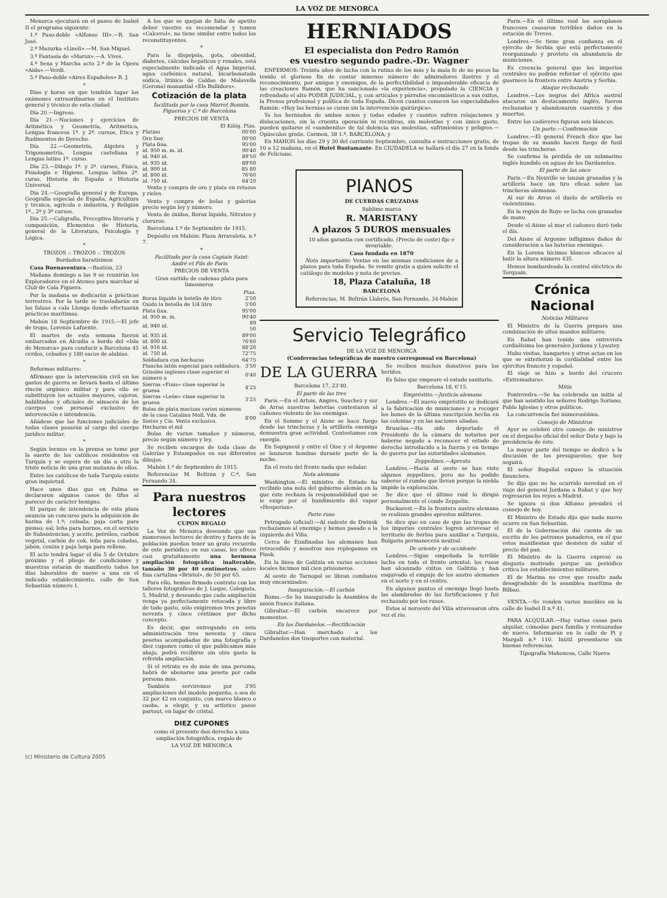LA VOZ DE MENORCA
Menorca ejecutará en el paseo de Isabel II el programa siguiente:
1.º Paso-doble «Alfonso III».—R. San José.
2.º Mazurka «Lineli».—M. San Miguel.
3.º Fantasía de «Marux».—A. Vives.
4.º Sena y Marcha acto 2.º de la Opera «Aida».—Verdi.
5.º Paso-doble «Aires Españoles» R. J.
*
Días y horas en que tendrán lugar los exámenes extraordinarios en el Instituto general y técnico de esta ciudad.
Día 20.—Ingreso.
Día 21.—Nociones y ejercicios de Aritmética y Geometría, Aritmética, Lengua francesa 1º. y 2º. cursos, Etica y Rudimentos de Derecho.
Día 22.—Geometría, Algebra y Trigonometría, Lengua castellana y Lengua latina 1º. curso.
Día 23.—Dibujo 1º. y 2º. cursos, Física, Fisiología e Higiene, Lengua latina 2º. curso, Historia de España e Historia Universal.
Día 24.—Geografía general y de Europa, Geografía especial de España, Agricultura y técnica, agrícola e industria, y Religión 1º., 2º y 3º cursos.
Día 25.—Caligrafía, Preceptiva literaria y composición, Elementos de Historia, general de la Literatura, Psicología y Lógica.
*
TROZOS :: TROZOS :: TROZOS
Bordados baratísimos
Casa Buenaventura.—Bastión, 23
Mañana domingo a las 9 se reunirán los Exploradores en el Ateneo para marchar al Club de Cala Figuera.
Por la mañana se dedicarán a prácticas terrestres. Por la tarde se trasladarán en las faluas a cala Llonga donde efectuarán prácticas marítimas.
Mahón 18 Septiembre de 1915.—El jefe de tropa, Lorenzo Lafuente.
El martes de esta semana fueron embarcados en Alcudia a bordo del «Isla de Menorca» para conducir a Barcelona 45 cerdos, cebados y 180 sacos de alubias.
*
Reformas militares:
Afírmase que la intervención civil en los gastos de guerra se llevará hasta el último rincón orgánico militar y para ello se substituyen los actuales mayores, cajeros, habilitados y oficiales de almacén de los cuerpos con personal exclusivo de intervención e intendencia.
Añádese que las funciones judiciales de todas clases pasarán al cargo del cuerpo jurídico militar.
*
Según leemos en la prensa se teme por la suerte de los católicos residentes en Turquía y se espera de un día a otro la triste noticia de una gran matanza de ellos.
Entre los católicos de toda Turquía existe gran inquietud.
Hace unos días que en Palma se declararon algunos casos de tifus al parecer de carácter benigno.
El parque de intendencia de esta plaza anuncia un concurso para la adquisición de harina de 1.ª; cebada; paja corta para pienso; sal; leña para hornos, en el servicio de Subsistencias; y aceite, petróleo, carbón vegetal, carbón de cok, leña para coladas, jabón, ceniza y paja larga para relleno.
El acto tendrá lugar el día 5 de Octubre próximo y el pliego de condiciones y muestras estarán de manifiesto todos los días laborables de nueve a una en el indicado establecimiento, calle de San Sebastián número 1.
A los que se quejan de falta de apetito deber vuestro es recomendar y tomen «Calcerol», no tiene similar entre todos los reconstituyentes.
*
Para la dispepsia, gota, obesidad, diabetes, cálculos hepáticos y renales, está especialmente indicada el Agua Imperial, agua carbónica natural, bicarbonatada sódica, litínica de Caldas de Malavella (Gerona) manantial «Els Bullidors».
Cotización de la plata
facilitada por la casa Marret Bonnin, Figueroa y C.ª de Barcelona
PRECIOS DE VENTA
| | El Kilóg. Ptas. |
| Platino | 00'00 |
| Oro fino | 00'00 |
| Plata fina. | 95'00 |
| id. 950 m. m. id. | 90'40 |
| id. 940 id. | 89'50 |
| id. 935 id. | 89'00 |
| id. 900 id. | 85 80 |
| id. 800 id. | 76'60 |
| id. 750 id. | 64'20 |
Venta y compra de oro y plata en retazos y rieles.
Venta y compra de bolas y galerías precio según ley y número.
Venta de óxidos, Borax líquido, Nitratos y cloruros.
Barcelona 1.º de Septiembre de 1915.
Depósito en Mahón: Plaza Arravaleta, n.º 7.
*
Facilitada por la casa Capiain Saint-André et Fils de Paris
PRECIOS DE VENTA
Gran surtido de cadenas plata para limosneros
| | Ptas. |
| Borax líquido la botella de litro | 2'50 |
| Oxido la botella de 1/4 litro | 5'00 |
| Plata fina. | 95'00 |
| id. 950 m. m. | 90'40 |
| id. 940 id. | 89 50 |
| id. 935 id. | 89'00 |
| id. 800 id. | 76'60 |
| id. 916 id. | 88'20 |
| id. 750 id. | 72'75 |
| Soldadura con hechuras | 64'75 |
| Plancha latón especial para soldadura. | 3'50 |
| Grisoles ingleses clase superior el número a | 0'40 |
| Sierras «Finis» clase superior la gruesa | 4'25 |
| Sierras «León» clase superior la gruesa | 3'25 |
| Bolas de plata macizas varios números de la casa Catalina Moll, Vda. de Sintes y Cía. Venta exclusiva. Hechuras el mil | 8'00 |
Bolas de varios tamaños y números, precio según número y ley.
Se reciben encargos de toda clase de Galerías y Estampados en sus diferentes dibujos.
Mahón 1.º de Septiembre de 1915.
Referencias M. Beltrán y C.ª, San Fernando 34.
Para nuestros lectores
CUPON REGALO
La Voz de Menorca deseando que sus numerosos lectores de dentro y fuera de la población puedan tener un grato recuerdo de este periódico en sus casas, les ofrece casi gratuitamente una hermosa ampliación fotográfica inalterable, tamaño 30 por 40 centímetros, sobre fina cartulina «Bristol», de 50 por 65.
Para ello, hemos firmado contrato con los talleres fotográficos de J. Luque, Colegiata, 5, Madrid, y deseando que cada ampliación venga ya perfectamente retocada y libre de todo gasto, sólo exigiremos tres pesetas noventa y cinco céntimos por dicho concepto.
Es decir, que entregando en esta administración tres noventa y cinco pesetas acompañadas de una fotografía y diez cupones como el que publicamos más abajo, podrá recibirse sin otro gasto la referida ampliación.
Si el retrato es de más de una persona, habrá de abonarse una peseta por cada persona más.
También serviremos por 3'95 ampliaciones del modelo pequeño, o sea de 32 por 42 en conjunto, con marco blanco o caoba, a elegir, y su artístico passe partout, en lugar de cristal.
DIEZ CUPONES
como el presente dan derecho a una ampliación fotográfica, regalo de
LA VOZ DE MENORCA
HERNIADOS
El especialista don Pedro Ramón
es vuestro segundo padre.-Dr. Wagner
ENFERMOS: Treinta años de lucha con la rutina de los más y la mala fe de no pocos ha tenido el glorioso fin de contar inmenso número de admiradores ilustres y el reconocimiento, por amigos y enemigos, de la perfectibilidad e imponderable eficacia de las creaciones Ramón, que ha sancionado «la experiencia», propalado la CIENCIA y refrendado el alto PODER JUDICIAL, y, con artículos y párrafos encomiásticos a sus éxitos, la Prensa profesional y política de toda España. Dicen cuantos conocen las especialidades Ramón: «Hoy las hernias se curan sin la intervención quirúrgica».
Ya los herniados de ambos sexos y todas edades y cuantos sufren relajaciones y dislocaciones, sin la cruenta operación ni recidivas, sin molestias y con único gasto, pueden quitarse el «sambenito» de tal dolencia sus molestias, sufrimientos y peligros.—Opúsculos gratis. Carmen, 38 1.º, BARCELONA; y
En MAHON los días 29 y 30 del corriente Septiembre, consulta e instrucciones gratis, de 10 a 12 mañana, en el Hotel Bustamante. En CIUDADELA se hallará el día 27 en la fonda de Feliciano.
PIANOS
DE CUERDAS CRUZADAS
Sublime marca
R. MARISTANY
A plazos 5 DUROS mensuales
10 años garantía con certificado. (Precio de coste) fijo e invariable.
Casa fundada en 1870
Nota importante: Ventas en las mismas condiciones de a plazos para toda España. Se remite gratis a quien solicite el catálogo de modelos y nota de precios.
18, Plaza Cataluña, 18
BARCELONA
Referencias, M. Beltrán Llabrés, San Fernando, 34-Mahón
Servicio Telegráfico
DE LA VOZ DE MENORCA
(Conferencias telegráficas de nuestro corresponsal en Barcelona)
DE LA GUERRA
Barcelona 17, 23'40.
El parte de las tres
París.—En el Artois, Angres, Souchez y sur de Arras nuestras baterías contestaron al cañoneo violento de las enemigas.
En el Somme y el Aisne se hace fuego desde las trincheras y la artillería enemiga demuestra gran actividad. Contestamos con energía.
En Sapigneul y entre el Oise y el Argonne se lanzaron bombas durante parte de la noche.
En el resto del frente nada que señalar.
Nota alemana
Washington.—El ministro de Estado ha recibido una nota del gobierno alemán en la que éste rechaza la responsabilidad que se le exige por el hundimiento del vapor «Hesperian».
Parte ruso
Petrogado (oficial).—Al sudeste de Dwinsk rechazamos al enemigo y hemos pasado a la izquierda del Vilia.
Cerca de Eunfinadas los alemanes han retrocedido y nosotros nos replegamos en Pinsk.
En la línea de Galitzia en varias acciones locales hicimos mil cien prisioneros.
Al oeste de Tarnopol se libran combates muy encarnizados.
Inauguración.—El carbón
Roma.—Se ha inaugurado la Asamblea de unión franco italiana.
Gibraltar.—El carbón encarece por momentos.
En los Dardanelos.—Rectificación
Gibraltar.—Han marchado a los Dardanelos dos trasportes con material.
Se reciben muchos donativos para los heridos.
Es falso que empeore el estado sanitario.
Barcelona 18, 6'15.
Empréstito.—Justicia alemana
Londres.—El nuevo empréstito se dedicará a la fabricación de municiones y a recoger los bonos de la última suscripción hecha en las colonias y en las naciones aliadas.
Bruselas.—Ha sido deportado el Presidente de la cámara de notarios por haberse negado a reconocer el estado de derecho introducido a la fuerza y en tiempo de guerra por las autoridades alemanes.
Zeppelines.—Apresto
Londres.—Hacia al oeste se han visto algunos zeppelines, pero no ha podido saberse el rumbo que llevan porque la niebla impide la exploración.
Se dice que el último raid lo dirigió personalmente el conde Zeppelin.
Buckarest.—En la frontera austro alemana se realizan grandes aprestos militares.
Se dice que en caso de que las tropas de los imperios centrales logren atravesar el territorio de Serbia para auxiliar a Turquía, Bulgaria permanecerá neutral.
De oriente y de occidente
Londres.—Sigue empeñada la terrible lucha en toda el frente oriental; los rusos han alcanzado éxitos en Galitzia y han esquivado el empuje de los austro alemanes en el norte y en el centro.
En algunos puntos el enemigo llegó hasta las alambradas de las fortificaciones y fué rechazado por los rusos.
Estos al noroeste del Vilia atravesaron otra vez el río.
París.—En el último raid los aeroplanos franceses causaron terribles daños en la estación de Treves.
Londres.—Se tiene gran confianza en el ejército de Serbia que está perfectamente reorganizado y provisto en abundancia de municiones.
Es creencia general que los imperios centrales no podrán reforzar el ejército que guarnece la frontera entre Austria y Serbia.
Ataque rechazado
Londres.—Los negros del Africa austral atacaron un destacamento inglés, fueron rechazados y abandonaron cuarenta y dos muertos.
Entre los cadáveres figuran seis blancos.
Un parte.—Confirmación
Londres.—El general French dice que las tropas de su mando hacen fuego de fusil desde las trincheras.
Se confirma la pérdida de un submarino inglés hundido en aguas de los Dardanelos.
El parte de las once
París.—En Neuville se lanzan granadas y la artillería hace un tiro eficaz sobre las trincheras alemanas.
Al sur de Arras el duelo de artillería es violentísimo.
En la región de Roye se lucha con granadas de mano.
Desde el Aisne al mar el cañoneo duró todo el día.
Del Aisne al Argonne infligimos daños de consideración a las baterías enemigas.
En la Lorena hicimos blancos eficaces al batir la altura número 435.
Hemos bombardeado la central eléctrica de Torquain.
Crónica Nacional
Noticias Militares
El Ministro de la Guerra prepara una combinación de altos mandos militares.
En Rabat han tenido una entrevista cordialísima los generales Jordana y Lyautey.
Hubo visitas, banquetes y otros actos en los que se exteriorizó la cordialidad entre los ejércitos francés y español.
El viaje se hizo a bordo del crucero «Extremadura».
Mitin
Pontevedra.—Se ha celebrado un mitin al que han asistido los señores Rodrigo Soriano, Pablo Iglesias y otros políticos.
La concurrencia fué numerosísima.
Consejo de Ministros
Ayer se celebró otro consejo de ministros en el despacho oficial del señor Dato y bajo la presidencia de éste.
La mayor parte del tiempo se dedicó a la discusión de los presupuestos, que hoy seguirá.
El señor Bugallal expuso la situación financiera.
Se dijo que no ha ocurrido novedad en el viaje del general Jordana a Rabat y que hoy regresarán los reyes a Madrid.
Se ignora si don Alfonso presidirá el consejo de hoy.
El Ministro de Estado dijo que nada nuevo ocurre en San Sebastián.
El de la Gobernación dió cuenta de un escrito de los patronos panaderos, en el que estos manifiestan que desisten de subir el precio del pan.
El Ministro de la Guerra expresó su disgusto motivado porque un periódico critica los establecimientos militares.
El de Marina no cree que resulte nada desagradable de la asamblea marítima de Bilbao.
VENTA.—Se venden varios muebles en la calle de Isabel II n.º 41.
PARA ALQUILAR.—Hay varias casas para alquilar, cómodas para familia y restauradas de nuevo. Informarán en la calle de Pi y Margall n.º 110. Inútil presentarse sin buenas referencias.
Tipografía Mahonesa, Calle Nueva
(c) Ministerio de Cultura 2005